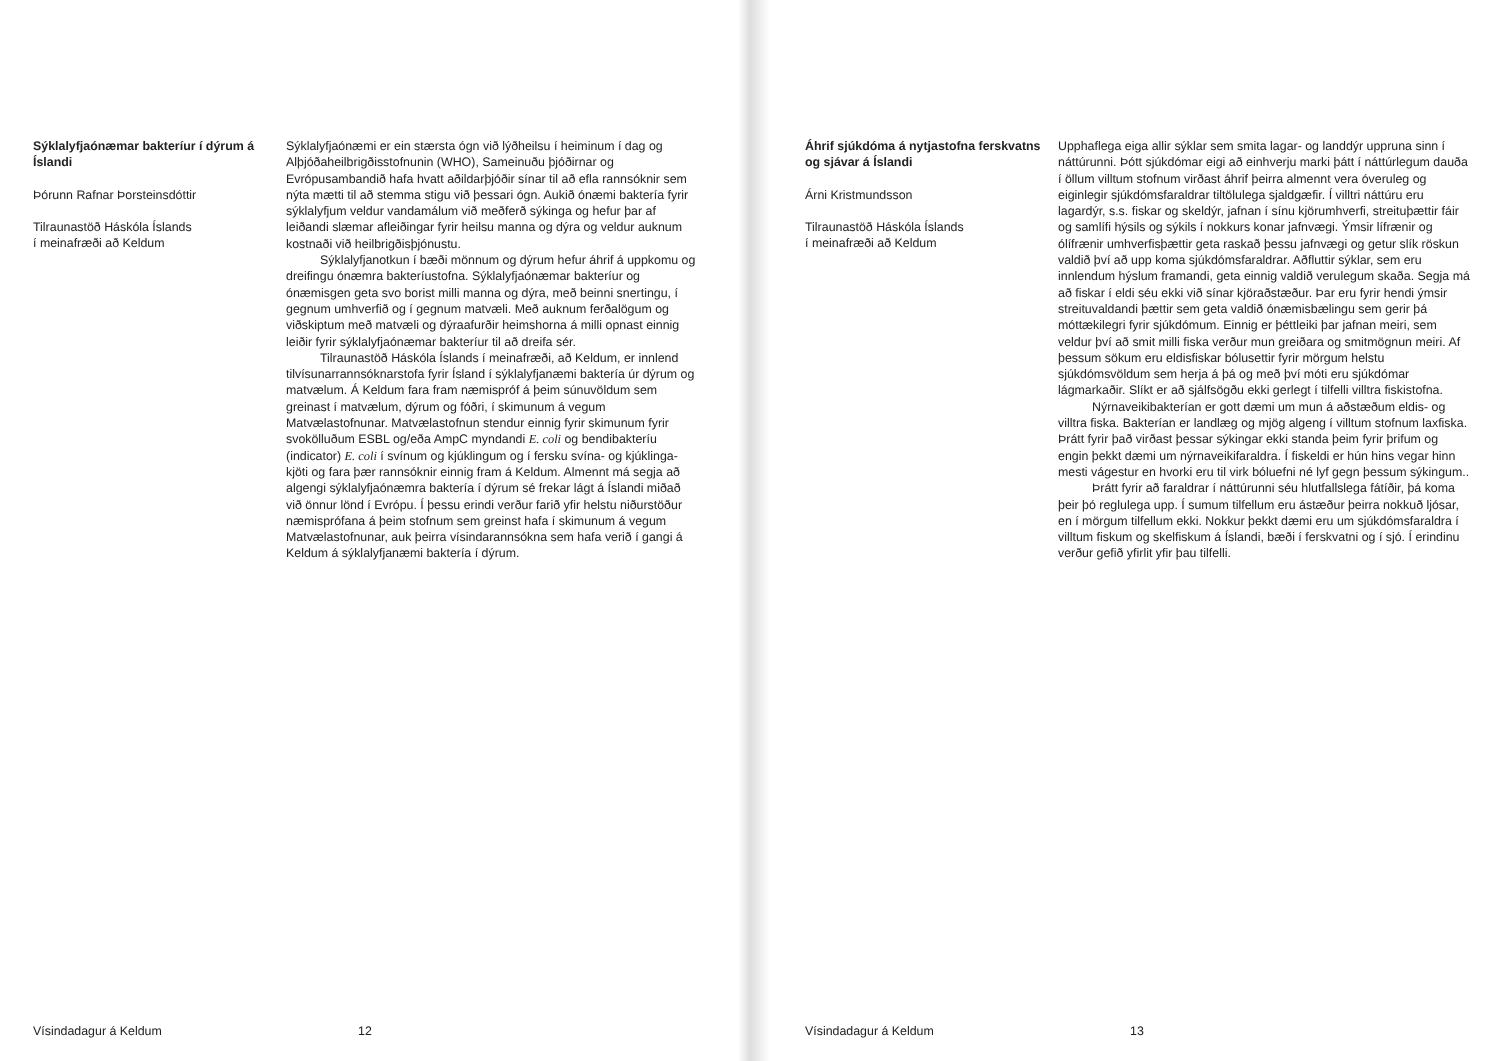Sýklalyfjaónæmar bakteríur í dýrum á Íslandi
Þórunn Rafnar Þorsteinsdóttir
Tilraunastöð Háskóla Íslands
í meinafræði að Keldum
Sýklalyfjaónæmi er ein stærsta ógn við lýðheilsu í heiminum í dag og Alþjóðaheilbrigðisstofnunin (WHO), Sameinuðu þjóðirnar og Evrópusambandið hafa hvatt aðildarþjóðir sínar til að efla rannsóknir sem nýta mætti til að stemma stigu við þessari ógn. Aukið ónæmi baktería fyrir sýklalyfjum veldur vandamálum við meðferð sýkinga og hefur þar af leiðandi slæmar afleiðingar fyrir heilsu manna og dýra og veldur auknum kostnaði við heilbrigðisþjónustu.
Sýklalyfjanotkun í bæði mönnum og dýrum hefur áhrif á uppkomu og dreifingu ónæmra bakteríustofna. Sýklalyfjaónæmar bakteríur og ónæmisgen geta svo borist milli manna og dýra, með beinni snertingu, í gegnum umhverfið og í gegnum matvæli. Með auknum ferðalögum og viðskiptum með matvæli og dýraafurðir heimshorna á milli opnast einnig leiðir fyrir sýklalyfjaónæmar bakteríur til að dreifa sér.
Tilraunastöð Háskóla Íslands í meinafræði, að Keldum, er innlend tilvísunarrannsóknarstofa fyrir Ísland í sýklalyfjanæmi baktería úr dýrum og matvælum. Á Keldum fara fram næmispróf á þeim súnuvöldum sem greinast í matvælum, dýrum og fóðri, í skimunum á vegum Matvælastofnunar. Matvælastofnun stendur einnig fyrir skimunum fyrir svokölluðum ESBL og/eða AmpC myndandi E. coli og bendibakteríu (indicator) E. coli í svínum og kjúklingum og í fersku svína- og kjúklinga- kjöti og fara þær rannsóknir einnig fram á Keldum. Almennt má segja að algengi sýklalyfjaónæmra baktería í dýrum sé frekar lágt á Íslandi miðað við önnur lönd í Evrópu. Í þessu erindi verður farið yfir helstu niðurstöður næmisprófana á þeim stofnum sem greinst hafa í skimunum á vegum Matvælastofnunar, auk þeirra vísindarannsókna sem hafa verið í gangi á Keldum á sýklalyfjanæmi baktería í dýrum.
Vísindadagur á Keldum 12
Áhrif sjúkdóma á nytjastofna ferskvatns og sjávar á Íslandi
Árni Kristmundsson
Tilraunastöð Háskóla Íslands
í meinafræði að Keldum
Upphaflega eiga allir sýklar sem smita lagar- og landdýr uppruna sinn í náttúrunni. Þótt sjúkdómar eigi að einhverju marki þátt í náttúrlegum dauða í öllum villtum stofnum virðast áhrif þeirra almennt vera óveruleg og eiginlegir sjúkdómsfaraldrar tiltölulega sjaldgæfir. Í villtri náttúru eru lagardýr, s.s. fiskar og skeldýr, jafnan í sínu kjörumhverfi, streituþættir fáir og samlífi hýsils og sýkils í nokkurs konar jafnvægi. Ýmsir lífrænir og ólífrænir umhverfisþættir geta raskað þessu jafnvægi og getur slík röskun valdið því að upp koma sjúkdómsfaraldrar. Aðfluttir sýklar, sem eru innlendum hýslum framandi, geta einnig valdið verulegum skaða. Segja má að fiskar í eldi séu ekki við sínar kjöraðstæður. Þar eru fyrir hendi ýmsir streituvaldandi þættir sem geta valdið ónæmisbælingu sem gerir þá móttækilegri fyrir sjúkdómum. Einnig er þéttleiki þar jafnan meiri, sem veldur því að smit milli fiska verður mun greiðara og smitmögnun meiri. Af þessum sökum eru eldisfiskar bólusettir fyrir mörgum helstu sjúkdómsvöldum sem herja á þá og með því móti eru sjúkdómar lágmarkaðir. Slíkt er að sjálfsögðu ekki gerlegt í tilfelli villtra fiskistofna.
Nýrnaveikibakterían er gott dæmi um mun á aðstæðum eldis- og villtra fiska. Bakterían er landlæg og mjög algeng í villtum stofnum laxfiska. Þrátt fyrir það virðast þessar sýkingar ekki standa þeim fyrir þrifum og engin þekkt dæmi um nýrnaveikifaraldra. Í fiskeldi er hún hins vegar hinn mesti vágestur en hvorki eru til virk bóluefni né lyf gegn þessum sýkingum..
Þrátt fyrir að faraldrar í náttúrunni séu hlutfallslega fátíðir, þá koma þeir þó reglulega upp. Í sumum tilfellum eru ástæður þeirra nokkuð ljósar, en í mörgum tilfellum ekki. Nokkur þekkt dæmi eru um sjúkdómsfaraldra í villtum fiskum og skelfiskum á Íslandi, bæði í ferskvatni og í sjó. Í erindinu verður gefið yfirlit yfir þau tilfelli.
Vísindadagur á Keldum 13